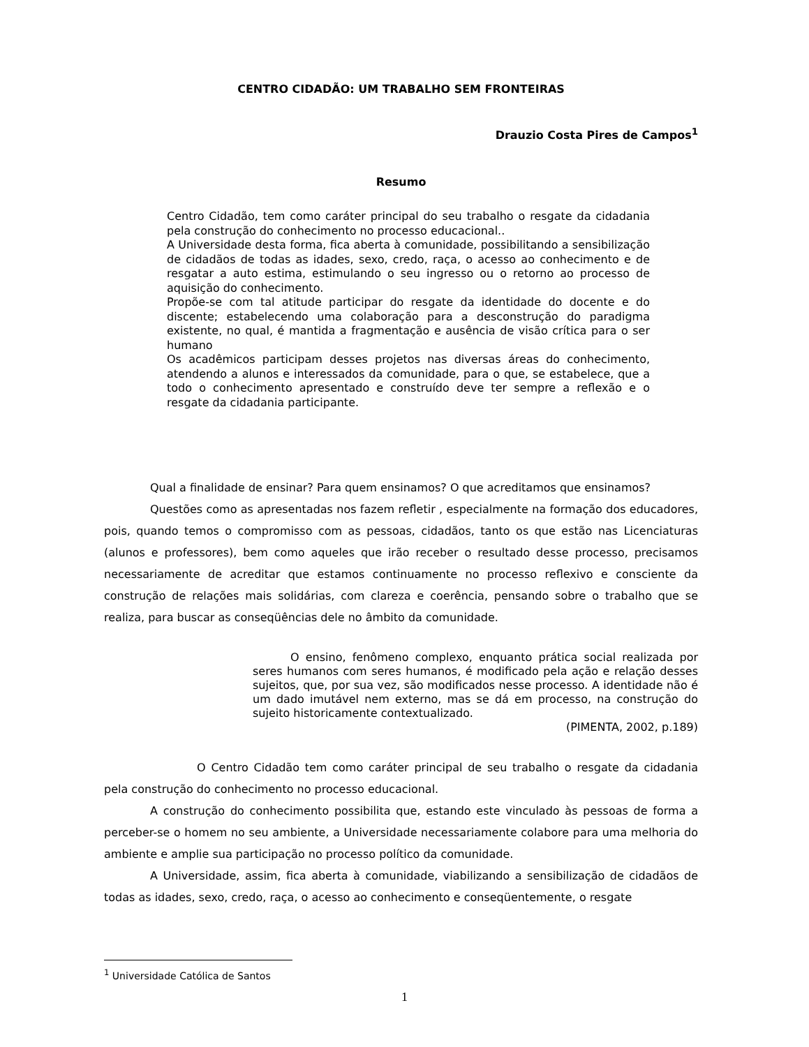CENTRO CIDADÃO: UM TRABALHO SEM FRONTEIRAS
Drauzio Costa Pires de Campos<sup>1</sup>
Resumo
Centro Cidadão, tem como caráter principal do seu trabalho o resgate da cidadania pela construção do conhecimento no processo educacional..
A Universidade desta forma, fica aberta à comunidade, possibilitando a sensibilização de cidadãos de todas as idades, sexo, credo, raça, o acesso ao conhecimento e de resgatar a auto estima, estimulando o seu ingresso ou o retorno ao processo de aquisição do conhecimento.
Propõe-se com tal atitude participar do resgate da identidade do docente e do discente; estabelecendo uma colaboração para a desconstrução do paradigma existente, no qual, é mantida a fragmentação e ausência de visão crítica para o ser humano
Os acadêmicos participam desses projetos nas diversas áreas do conhecimento, atendendo a alunos e interessados da comunidade, para o que, se estabelece, que a todo o conhecimento apresentado e construído deve ter sempre a reflexão e o resgate da cidadania participante.
Qual a finalidade de ensinar? Para quem ensinamos? O que acreditamos que ensinamos?
Questões como as apresentadas nos fazem refletir , especialmente na formação dos educadores, pois, quando temos o compromisso com as pessoas, cidadãos, tanto os que estão nas Licenciaturas (alunos e professores), bem como aqueles que irão receber o resultado desse processo, precisamos necessariamente de acreditar que estamos continuamente no processo reflexivo e consciente da construção de relações mais solidárias, com clareza e coerência, pensando sobre o trabalho que se realiza, para buscar as conseqüências dele no âmbito da comunidade.
O ensino, fenômeno complexo, enquanto prática social realizada por seres humanos com seres humanos, é modificado pela ação e relação desses sujeitos, que, por sua vez, são modificados nesse processo. A identidade não é um dado imutável nem externo, mas se dá em processo, na construção do sujeito historicamente contextualizado.
(PIMENTA, 2002, p.189)
O Centro Cidadão tem como caráter principal de seu trabalho o resgate da cidadania pela construção do conhecimento no processo educacional.
A construção do conhecimento possibilita que, estando este vinculado às pessoas de forma a perceber-se o homem no seu ambiente, a Universidade necessariamente colabore para uma melhoria do ambiente e amplie sua participação no processo político da comunidade.
A Universidade, assim, fica aberta à comunidade, viabilizando a sensibilização de cidadãos de todas as idades, sexo, credo, raça, o acesso ao conhecimento e conseqüentemente, o resgate
<sup>1</sup> Universidade Católica de Santos
1